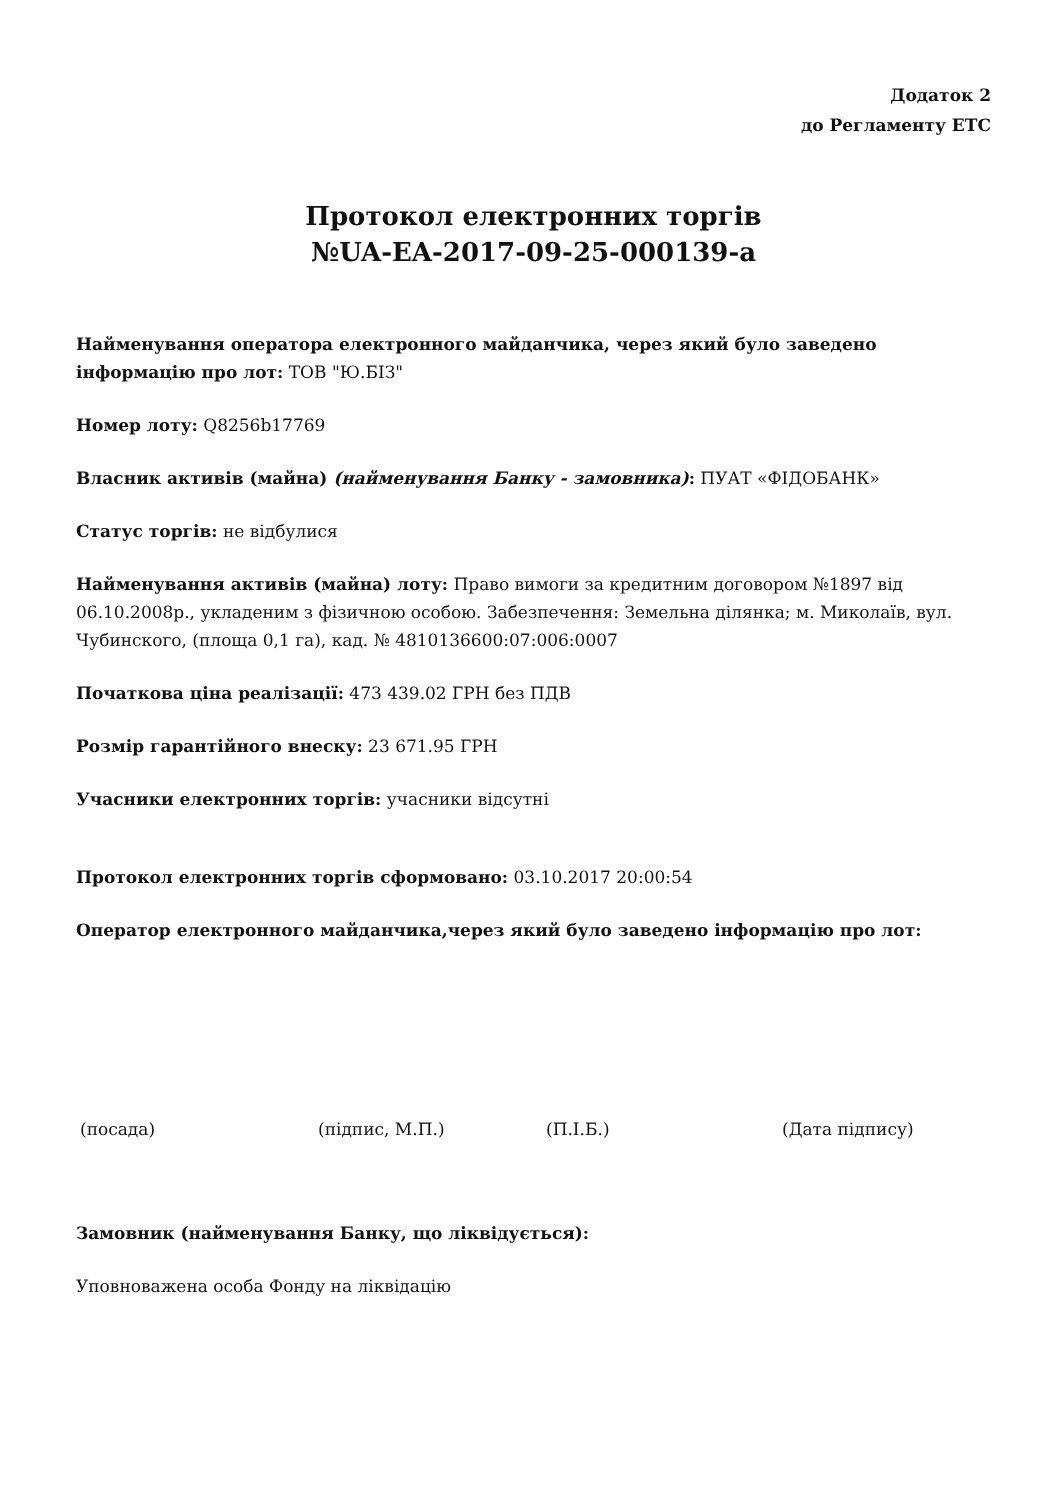Додаток 2
до Регламенту ЕТС
Протокол електронних торгів
№UA-EA-2017-09-25-000139-a
Найменування оператора електронного майданчика, через який було заведено інформацію про лот: ТОВ "Ю.БІЗ"
Номер лоту: Q8256b17769
Власник активів (майна) (найменування Банку - замовника): ПУАТ «ФІДОБАНК»
Статус торгів: не відбулися
Найменування активів (майна) лоту: Право вимоги за кредитним договором №1897 від 06.10.2008р., укладеним з фізичною особою. Забезпечення: Земельна ділянка; м. Миколаїв, вул. Чубинского, (площа 0,1 га), кад. № 4810136600:07:006:0007
Початкова ціна реалізації: 473 439.02 ГРН без ПДВ
Розмір гарантійного внеску: 23 671.95 ГРН
Учасники електронних торгів: учасники відсутні
Протокол електронних торгів сформовано: 03.10.2017 20:00:54
Оператор електронного майданчика,через який було заведено інформацію про лот:
(посада) (підпис, М.П.) (П.І.Б.) (Дата підпису)
Замовник (найменування Банку, що ліквідується):
Уповноважена особа Фонду на ліквідацію